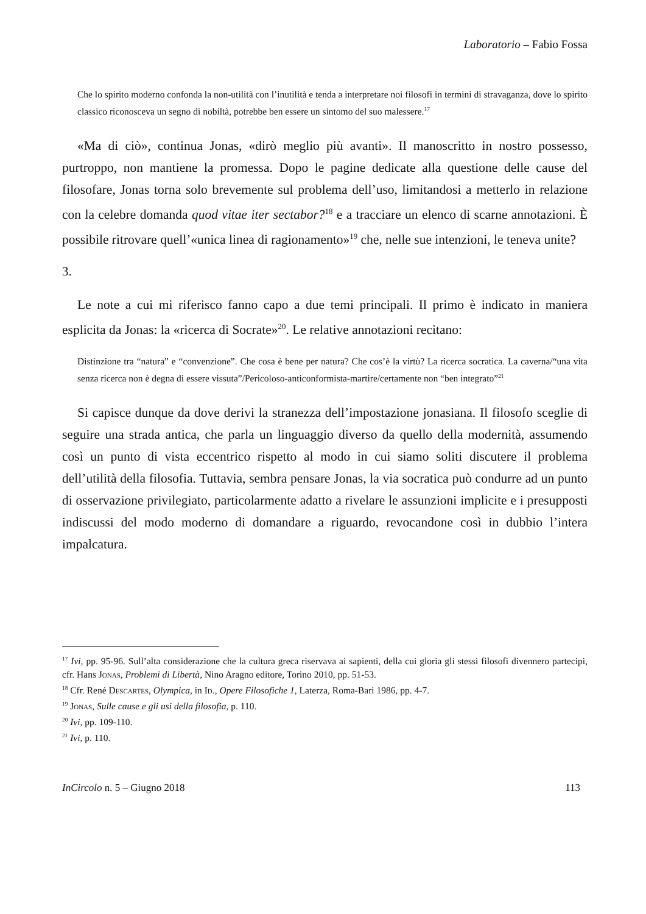Laboratorio – Fabio Fossa
Che lo spirito moderno confonda la non-utilità con l’inutilità e tenda a interpretare noi filosofi in termini di stravaganza, dove lo spirito classico riconosceva un segno di nobiltà, potrebbe ben essere un sintomo del suo malessere.<sup>17</sup>
«Ma di ciò», continua Jonas, «dirò meglio più avanti». Il manoscritto in nostro possesso, purtroppo, non mantiene la promessa. Dopo le pagine dedicate alla questione delle cause del filosofare, Jonas torna solo brevemente sul problema dell’uso, limitandosi a metterlo in relazione con la celebre domanda quod vitae iter sectabor?<sup>18</sup> e a tracciare un elenco di scarne annotazioni. È possibile ritrovare quell’«unica linea di ragionamento»<sup>19</sup> che, nelle sue intenzioni, le teneva unite?
3.
Le note a cui mi riferisco fanno capo a due temi principali. Il primo è indicato in maniera esplicita da Jonas: la «ricerca di Socrate»<sup>20</sup>. Le relative annotazioni recitano:
Distinzione tra “natura” e “convenzione”. Che cosa è bene per natura? Che cos’è la virtù? La ricerca socratica. La caverna/“una vita senza ricerca non è degna di essere vissuta”/Pericoloso-anticonformista-martire/certamente non “ben integrato”<sup>21</sup>
Si capisce dunque da dove derivi la stranezza dell’impostazione jonasiana. Il filosofo sceglie di seguire una strada antica, che parla un linguaggio diverso da quello della modernità, assumendo così un punto di vista eccentrico rispetto al modo in cui siamo soliti discutere il problema dell’utilità della filosofia. Tuttavia, sembra pensare Jonas, la via socratica può condurre ad un punto di osservazione privilegiato, particolarmente adatto a rivelare le assunzioni implicite e i presupposti indiscussi del modo moderno di domandare a riguardo, revocandone così in dubbio l’intera impalcatura.
<sup>17</sup> Ivi, pp. 95-96. Sull’alta considerazione che la cultura greca riservava ai sapienti, della cui gloria gli stessi filosofi divennero partecipi, cfr. Hans Jonas, Problemi di Libertà, Nino Aragno editore, Torino 2010, pp. 51-53.
<sup>18</sup> Cfr. René Descartes, Olympica, in Id., Opere Filosofiche 1, Laterza, Roma-Bari 1986, pp. 4-7.
<sup>19</sup> Jonas, Sulle cause e gli usi della filosofia, p. 110.
<sup>20</sup> Ivi, pp. 109-110.
<sup>21</sup> Ivi, p. 110.
InCircolo n. 5 – Giugno 2018 113